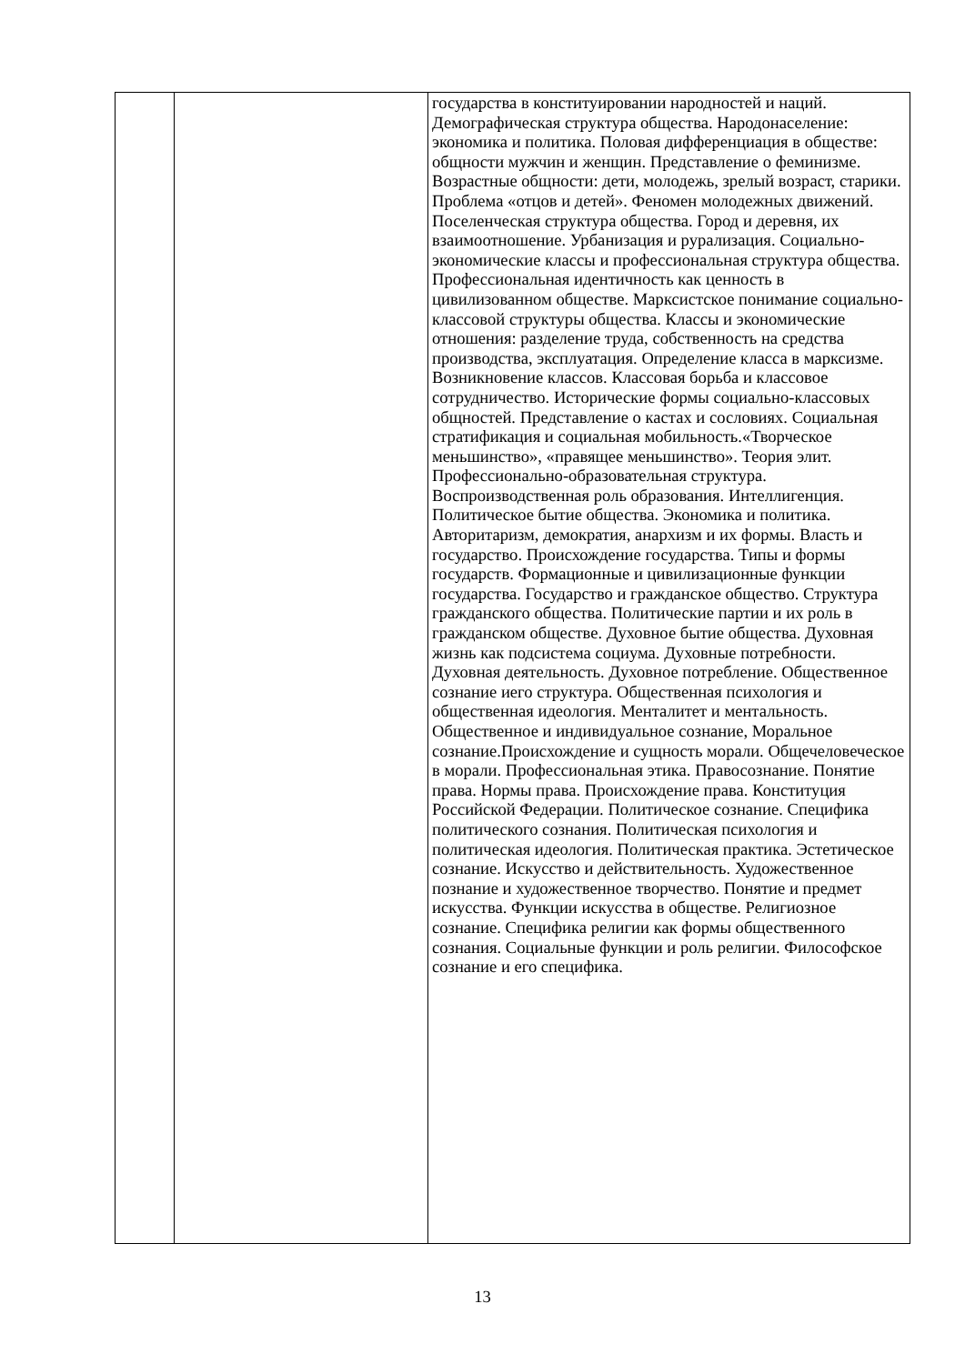| | | государства в конституировании народностей и наций. Демографическая структура общества. Народонаселение: экономика и политика. Половая дифференциация в обществе: общности мужчин и женщин. Представление о феминизме. Возрастные общности: дети, молодежь, зрелый возраст, старики. Проблема «отцов и детей». Феномен молодежных движений. Поселенческая структура общества. Город и деревня, их взаимоотношение. Урбанизация и рурализация. Социально-экономические классы и профессиональная структура общества. Профессиональная идентичность как ценность в цивилизованном обществе. Марксистское понимание социально-классовой структуры общества. Классы и экономические отношения: разделение труда, собственность на средства производства, эксплуатация. Определение класса в марксизме. Возникновение классов. Классовая борьба и классовое сотрудничество. Исторические формы социально-классовых общностей. Представление о кастах и сословиях. Социальная стратификация и социальная мобильность.«Творческое меньшинство», «правящее меньшинство». Теория элит. Профессионально-образовательная структура. Воспроизводственная роль образования. Интеллигенция. Политическое бытие общества. Экономика и политика. Авторитаризм, демократия, анархизм и их формы. Власть и государство. Происхождение государства. Типы и формы государств. Формационные и цивилизационные функции государства. Государство и гражданское общество. Структура гражданского общества. Политические партии и их роль в гражданском обществе. Духовное бытие общества. Духовная жизнь как подсистема социума. Духовные потребности. Духовная деятельность. Духовное потребление. Общественное сознание иего структура. Общественная психология и общественная идеология. Менталитет и ментальность. Общественное и индивидуальное сознание, Моральное сознание.Происхождение и сущность морали. Общечеловеческое в морали. Профессиональная этика. Правосознание. Понятие права. Нормы права. Происхождение права. Конституция Российской Федерации. Политическое сознание. Специфика политического сознания. Политическая психология и политическая идеология. Политическая практика. Эстетическое сознание. Искусство и действительность. Художественное познание и художественное творчество. Понятие и предмет искусства. Функции искусства в обществе. Религиозное сознание. Специфика религии как формы общественного сознания. Социальные функции и роль религии. Философское сознание и его специфика. |
13